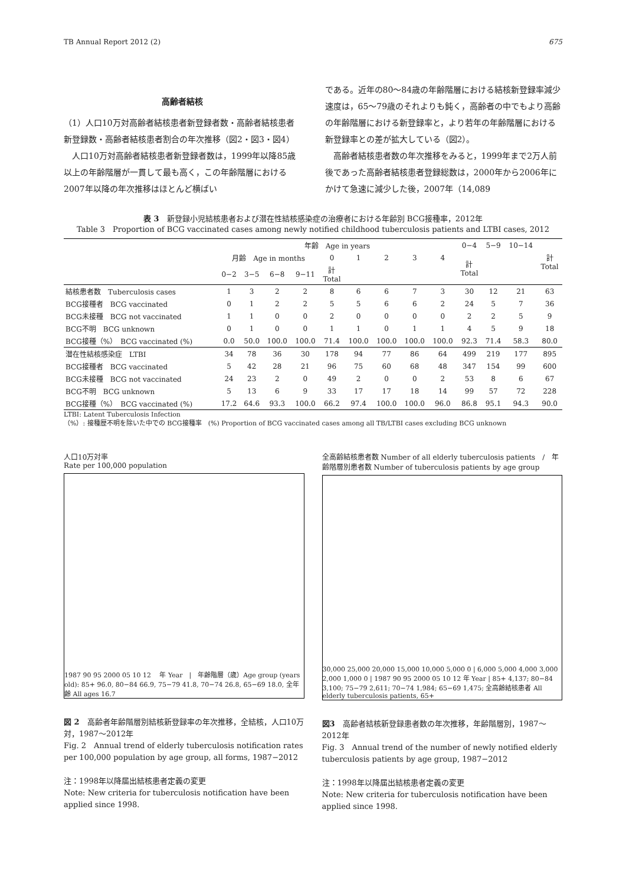TB Annual Report 2012 (2) 675
高齢者結核
（1）人口10万対高齢者結核患者新登録者数・高齢者結核患者新登録数・高齢者結核患者割合の年次推移（図2・図3・図4）
　人口10万対高齢者結核患者新登録者数は，1999年以降85歳以上の年齢階層が一貫して最も高く，この年齢階層における2007年以降の年次推移はほとんど横ばい
である。近年の80〜84歳の年齢階層における結核新登録率減少速度は，65〜79歳のそれよりも鈍く，高齢者の中でもより高齢の年齢階層における新登録率と，より若年の年齢階層における新登録率との差が拡大している（図2）。
　高齢者結核患者数の年次推移をみると，1999年まで2万人前後であった高齢者結核患者登録総数は，2000年から2006年にかけて急速に減少した後，2007年（14,089
表 3　新登録小児結核患者および潜在性結核感染症の治療者における年齢別 BCG接種率，2012年
Table 3　Proportion of BCG vaccinated cases among newly notified childhood tuberculosis patients and LTBI cases, 2012
| | 年齢 Age in years | | | | | | | | | 0−4 | 5−9 | 10−14 | 計 Total |
| --- | --- | --- | --- | --- | --- | --- | --- | --- | --- | --- | --- | --- | --- |
| | 月齢 Age in months | | | | 0 | 1 | 2 | 3 | 4 | 計 Total | | | |
| | 0−2 | 3−5 | 6−8 | 9−11 | 計 Total | | | | | | | | |
| 結核患者数 Tuberculosis cases | 1 | 3 | 2 | 2 | 8 | 6 | 6 | 7 | 3 | 30 | 12 | 21 | 63 |
| BCG接種者 BCG vaccinated | 0 | 1 | 2 | 2 | 5 | 5 | 6 | 6 | 2 | 24 | 5 | 7 | 36 |
| BCG未接種 BCG not vaccinated | 1 | 1 | 0 | 0 | 2 | 0 | 0 | 0 | 0 | 2 | 2 | 5 | 9 |
| BCG不明 BCG unknown | 0 | 1 | 0 | 0 | 1 | 1 | 0 | 1 | 1 | 4 | 5 | 9 | 18 |
| BCG接種（%） BCG vaccinated (%) | 0.0 | 50.0 | 100.0 | 100.0 | 71.4 | 100.0 | 100.0 | 100.0 | 100.0 | 92.3 | 71.4 | 58.3 | 80.0 |
| 潜在性結核感染症 LTBI | 34 | 78 | 36 | 30 | 178 | 94 | 77 | 86 | 64 | 499 | 219 | 177 | 895 |
| BCG接種者 BCG vaccinated | 5 | 42 | 28 | 21 | 96 | 75 | 60 | 68 | 48 | 347 | 154 | 99 | 600 |
| BCG未接種 BCG not vaccinated | 24 | 23 | 2 | 0 | 49 | 2 | 0 | 0 | 2 | 53 | 8 | 6 | 67 |
| BCG不明 BCG unknown | 5 | 13 | 6 | 9 | 33 | 17 | 17 | 18 | 14 | 99 | 57 | 72 | 228 |
| BCG接種（%） BCG vaccinated (%) | 17.2 | 64.6 | 93.3 | 100.0 | 66.2 | 97.4 | 100.0 | 100.0 | 96.0 | 86.8 | 95.1 | 94.3 | 90.0 |
LTBI: Latent Tuberculosis Infection
（%）: 接種歴不明を除いた中での BCG接種率　(%) Proportion of BCG vaccinated cases among all TB/LTBI cases excluding BCG unknown
人口10万対率
Rate per 100,000 population
1987 90 95 2000 05 10 12 　年 Year　|　年齢階層（歳）Age group (years old): 85+ 96.0, 80−84 66.9, 75−79 41.8, 70−74 26.8, 65−69 18.0, 全年齢 All ages 16.7
図 2　高齢者年齢階層別結核新登録率の年次推移，全結核，人口10万対，1987〜2012年
Fig. 2　Annual trend of elderly tuberculosis notification rates per 100,000 population by age group, all forms, 1987−2012
注：1998年以降届出結核患者定義の変更
Note: New criteria for tuberculosis notification have been applied since 1998.
全高齢結核患者数 Number of all elderly tuberculosis patients　/　年齢階層別患者数 Number of tuberculosis patients by age group
30,000 25,000 20,000 15,000 10,000 5,000 0 | 6,000 5,000 4,000 3,000 2,000 1,000 0 | 1987 90 95 2000 05 10 12 年 Year | 85+ 4,137; 80−84 3,100; 75−79 2,611; 70−74 1,984; 65−69 1,475; 全高齢結核患者 All elderly tuberculosis patients, 65+
図3　高齢者結核新登録患者数の年次推移，年齢階層別，1987〜2012年
Fig. 3　Annual trend of the number of newly notified elderly tuberculosis patients by age group, 1987−2012
注：1998年以降届出結核患者定義の変更
Note: New criteria for tuberculosis notification have been applied since 1998.